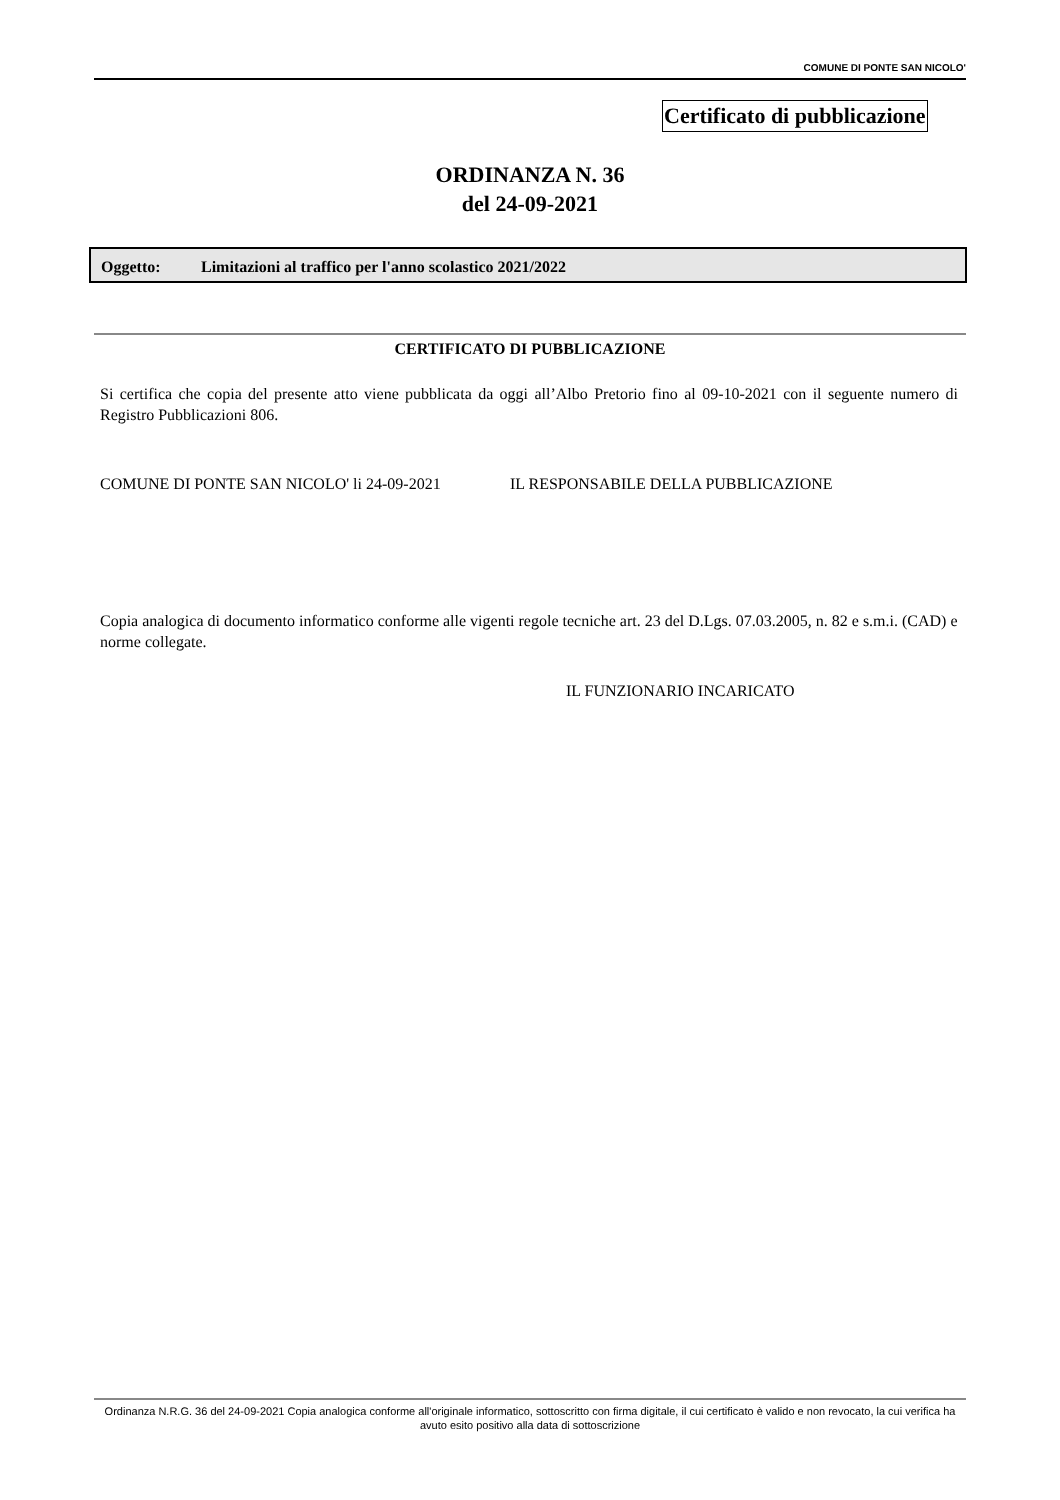COMUNE DI PONTE SAN NICOLO'
Certificato di pubblicazione
ORDINANZA N. 36
del 24-09-2021
Oggetto: Limitazioni al traffico per l'anno scolastico 2021/2022
CERTIFICATO DI PUBBLICAZIONE
Si certifica che copia del presente atto viene pubblicata da oggi all’Albo Pretorio fino al 09-10-2021 con il seguente numero di Registro Pubblicazioni 806.
COMUNE DI PONTE SAN NICOLO' li 24-09-2021
IL RESPONSABILE DELLA PUBBLICAZIONE
Copia analogica di documento informatico conforme alle vigenti regole tecniche art. 23 del D.Lgs. 07.03.2005, n. 82 e s.m.i. (CAD) e norme collegate.
IL FUNZIONARIO INCARICATO
Ordinanza N.R.G. 36 del 24-09-2021 Copia analogica conforme all'originale informatico, sottoscritto con firma digitale, il cui certificato è valido e non revocato, la cui verifica ha avuto esito positivo alla data di sottoscrizione